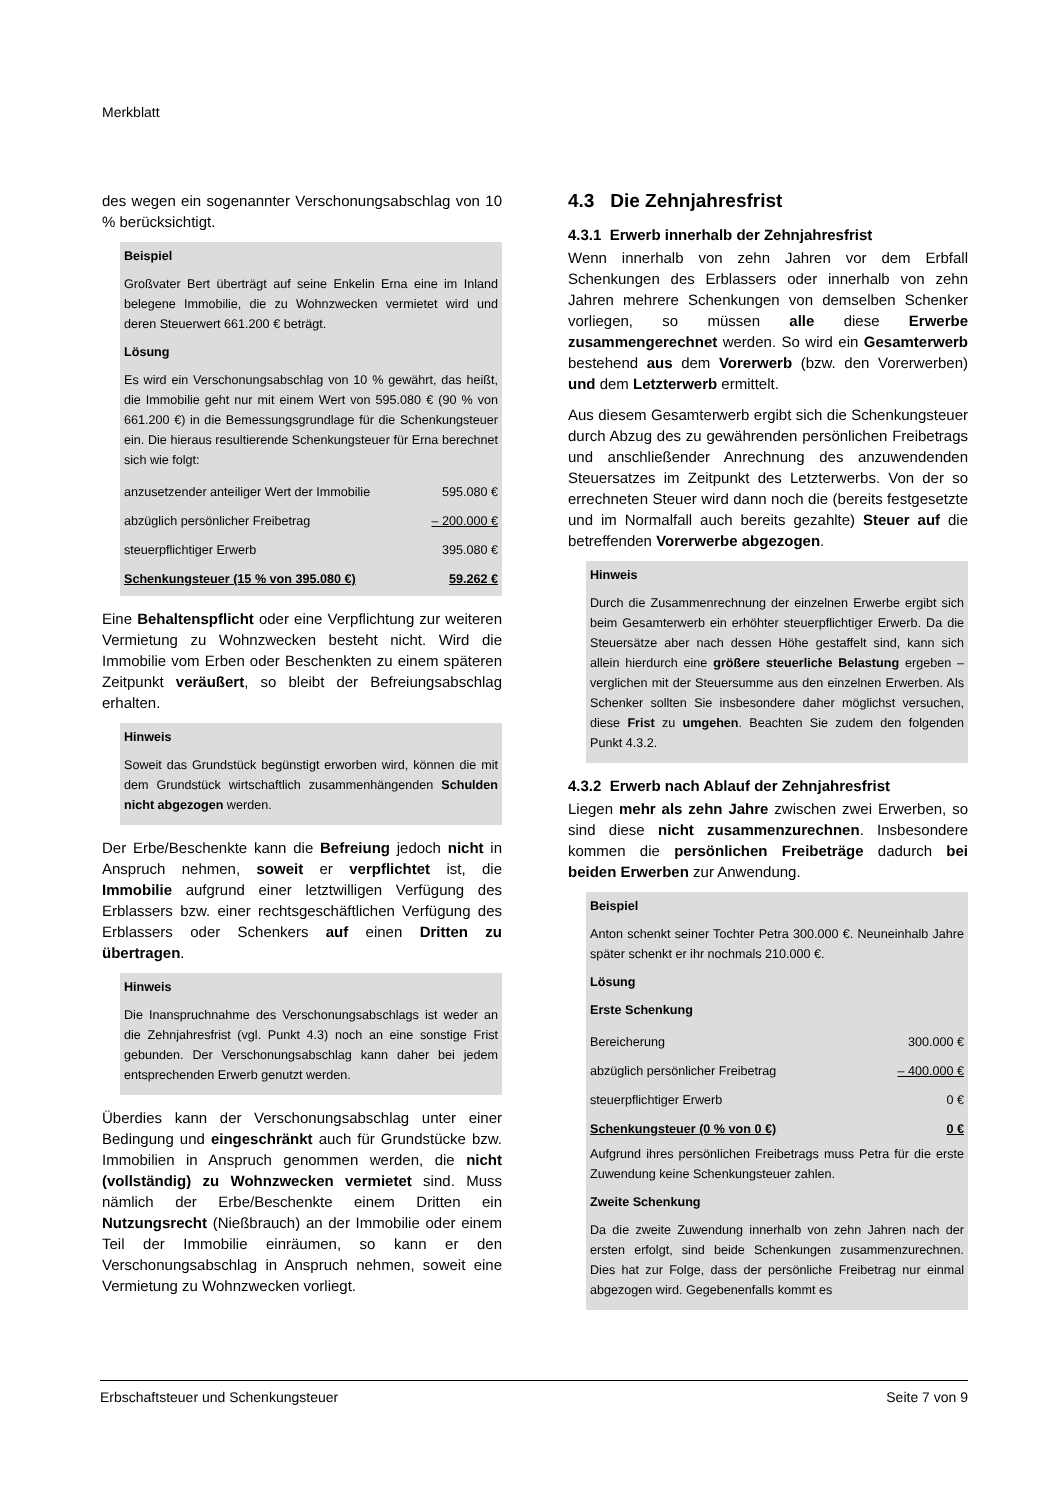Merkblatt
des wegen ein sogenannter Verschonungsabschlag von 10 % berücksichtigt.
Beispiel
Großvater Bert überträgt auf seine Enkelin Erna eine im Inland belegene Immobilie, die zu Wohnzwecken vermietet wird und deren Steuerwert 661.200 € beträgt.
Lösung
Es wird ein Verschonungsabschlag von 10 % gewährt, das heißt, die Immobilie geht nur mit einem Wert von 595.080 € (90 % von 661.200 €) in die Bemessungsgrundlage für die Schenkungsteuer ein. Die hieraus resultierende Schenkungsteuer für Erna berechnet sich wie folgt:
| anzusetzender anteiliger Wert der Immobilie | 595.080 € |
| abzüglich persönlicher Freibetrag | – 200.000 € |
| steuerpflichtiger Erwerb | 395.080 € |
| Schenkungsteuer (15 % von 395.080 €) | 59.262 € |
Eine Behaltenspflicht oder eine Verpflichtung zur weiteren Vermietung zu Wohnzwecken besteht nicht. Wird die Immobilie vom Erben oder Beschenkten zu einem späteren Zeitpunkt veräußert, so bleibt der Befreiungsabschlag erhalten.
Hinweis
Soweit das Grundstück begünstigt erworben wird, können die mit dem Grundstück wirtschaftlich zusammenhängenden Schulden nicht abgezogen werden.
Der Erbe/Beschenkte kann die Befreiung jedoch nicht in Anspruch nehmen, soweit er verpflichtet ist, die Immobilie aufgrund einer letztwilligen Verfügung des Erblassers bzw. einer rechtsgeschäftlichen Verfügung des Erblassers oder Schenkers auf einen Dritten zu übertragen.
Hinweis
Die Inanspruchnahme des Verschonungsabschlags ist weder an die Zehnjahresfrist (vgl. Punkt 4.3) noch an eine sonstige Frist gebunden. Der Verschonungsabschlag kann daher bei jedem entsprechenden Erwerb genutzt werden.
Überdies kann der Verschonungsabschlag unter einer Bedingung und eingeschränkt auch für Grundstücke bzw. Immobilien in Anspruch genommen werden, die nicht (vollständig) zu Wohnzwecken vermietet sind. Muss nämlich der Erbe/Beschenkte einem Dritten ein Nutzungsrecht (Nießbrauch) an der Immobilie oder einem Teil der Immobilie einräumen, so kann er den Verschonungsabschlag in Anspruch nehmen, soweit eine Vermietung zu Wohnzwecken vorliegt.
4.3 Die Zehnjahresfrist
4.3.1 Erwerb innerhalb der Zehnjahresfrist
Wenn innerhalb von zehn Jahren vor dem Erbfall Schenkungen des Erblassers oder innerhalb von zehn Jahren mehrere Schenkungen von demselben Schenker vorliegen, so müssen alle diese Erwerbe zusammengerechnet werden. So wird ein Gesamterwerb bestehend aus dem Vorerwerb (bzw. den Vorerwerben) und dem Letzterwerb ermittelt.
Aus diesem Gesamterwerb ergibt sich die Schenkungsteuer durch Abzug des zu gewährenden persönlichen Freibetrags und anschließender Anrechnung des anzuwendenden Steuersatzes im Zeitpunkt des Letzterwerbs. Von der so errechneten Steuer wird dann noch die (bereits festgesetzte und im Normalfall auch bereits gezahlte) Steuer auf die betreffenden Vorerwerbe abgezogen.
Hinweis
Durch die Zusammenrechnung der einzelnen Erwerbe ergibt sich beim Gesamterwerb ein erhöhter steuerpflichtiger Erwerb. Da die Steuersätze aber nach dessen Höhe gestaffelt sind, kann sich allein hierdurch eine größere steuerliche Belastung ergeben – verglichen mit der Steuersumme aus den einzelnen Erwerben. Als Schenker sollten Sie insbesondere daher möglichst versuchen, diese Frist zu umgehen. Beachten Sie zudem den folgenden Punkt 4.3.2.
4.3.2 Erwerb nach Ablauf der Zehnjahresfrist
Liegen mehr als zehn Jahre zwischen zwei Erwerben, so sind diese nicht zusammenzurechnen. Insbesondere kommen die persönlichen Freibeträge dadurch bei beiden Erwerben zur Anwendung.
Beispiel
Anton schenkt seiner Tochter Petra 300.000 €. Neuneinhalb Jahre später schenkt er ihr nochmals 210.000 €.
Lösung
Erste Schenkung
| Bereicherung | 300.000 € |
| abzüglich persönlicher Freibetrag | – 400.000 € |
| steuerpflichtiger Erwerb | 0 € |
| Schenkungsteuer (0 % von 0 €) | 0 € |
Aufgrund ihres persönlichen Freibetrags muss Petra für die erste Zuwendung keine Schenkungsteuer zahlen.
Zweite Schenkung
Da die zweite Zuwendung innerhalb von zehn Jahren nach der ersten erfolgt, sind beide Schenkungen zusammenzurechnen. Dies hat zur Folge, dass der persönliche Freibetrag nur einmal abgezogen wird. Gegebenenfalls kommt es
Erbschaftsteuer und Schenkungsteuer Seite 7 von 9